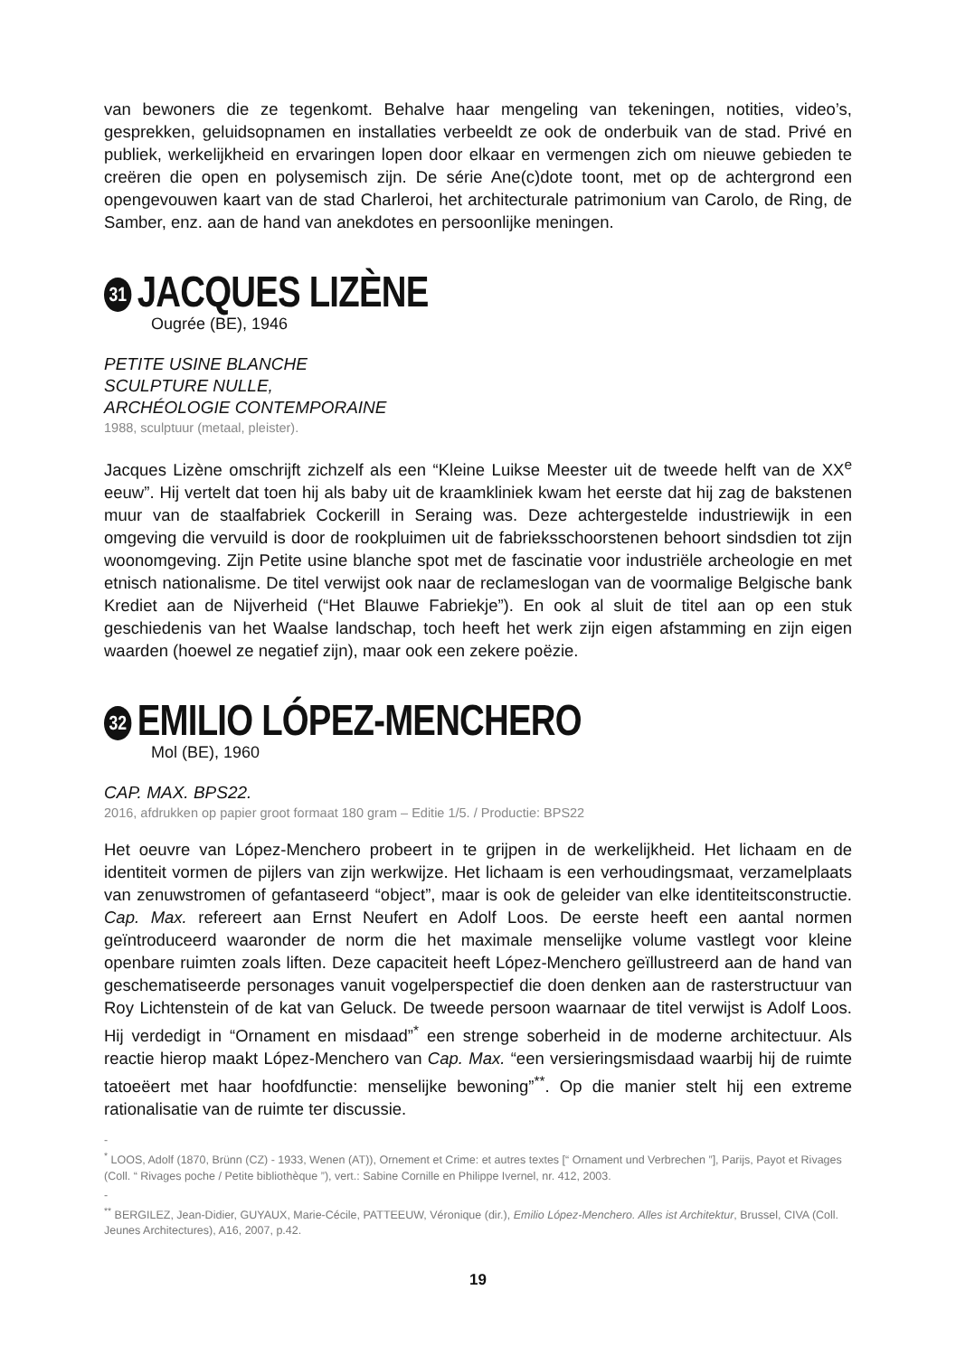van bewoners die ze tegenkomt. Behalve haar mengeling van tekeningen, notities, video’s, gesprekken, geluidsopnamen en installaties verbeeldt ze ook de onderbuik van de stad. Privé en publiek, werkelijkheid en ervaringen lopen door elkaar en vermengen zich om nieuwe gebieden te creëren die open en polysemisch zijn. De série Ane(c)dote toont, met op de achtergrond een opengevouwen kaart van de stad Charleroi, het architecturale patrimonium van Carolo, de Ring, de Samber, enz. aan de hand van anekdotes en persoonlijke meningen.
31 JACQUES LIZÈNE
Ougrée (BE), 1946
PETITE USINE BLANCHE
SCULPTURE NULLE,
ARCHÉOLOGIE CONTEMPORAINE
1988, sculptuur (metaal, pleister).
Jacques Lizène omschrijft zichzelf als een “Kleine Luikse Meester uit de tweede helft van de XX<sup>e</sup> eeuw”. Hij vertelt dat toen hij als baby uit de kraamkliniek kwam het eerste dat hij zag de bakstenen muur van de staalfabriek Cockerill in Seraing was. Deze achtergestelde industriewijk in een omgeving die vervuild is door de rookpluimen uit de fabrieksschoorstenen behoort sindsdien tot zijn woonomgeving. Zijn Petite usine blanche spot met de fascinatie voor industriële archeologie en met etnisch nationalisme. De titel verwijst ook naar de reclameslogan van de voormalige Belgische bank Krediet aan de Nijverheid (“Het Blauwe Fabriekje”). En ook al sluit de titel aan op een stuk geschiedenis van het Waalse landschap, toch heeft het werk zijn eigen afstamming en zijn eigen waarden (hoewel ze negatief zijn), maar ook een zekere poëzie.
32 EMILIO LÓPEZ-MENCHERO
Mol (BE), 1960
CAP. MAX. BPS22.
2016, afdrukken op papier groot formaat 180 gram – Editie 1/5. / Productie: BPS22
Het oeuvre van López-Menchero probeert in te grijpen in de werkelijkheid. Het lichaam en de identiteit vormen de pijlers van zijn werkwijze. Het lichaam is een verhoudingsmaat, verzamelplaats van zenuwstromen of gefantaseerd “object”, maar is ook de geleider van elke identiteitsconstructie. Cap. Max. refereert aan Ernst Neufert en Adolf Loos. De eerste heeft een aantal normen geïntroduceerd waaronder de norm die het maximale menselijke volume vastlegt voor kleine openbare ruimten zoals liften. Deze capaciteit heeft López-Menchero geïllustreerd aan de hand van geschematiseerde personages vanuit vogelperspectief die doen denken aan de rasterstructuur van Roy Lichtenstein of de kat van Geluck. De tweede persoon waarnaar de titel verwijst is Adolf Loos. Hij verdedigt in “Ornament en misdaad”<sup>*</sup> een strenge soberheid in de moderne architectuur. Als reactie hierop maakt López-Menchero van Cap. Max. “een versieringsmisdaad waarbij hij de ruimte tatoeëert met haar hoofdfunctie: menselijke bewoning”<sup>**</sup>. Op die manier stelt hij een extreme rationalisatie van de ruimte ter discussie.
-
<sup>*</sup> LOOS, Adolf (1870, Brünn (CZ) - 1933, Wenen (AT)), Ornement et Crime: et autres textes [“ Ornament und Verbrechen ”], Parijs, Payot et Rivages (Coll. “ Rivages poche / Petite bibliothèque ”), vert.: Sabine Cornille en Philippe Ivernel, nr. 412, 2003.
-
<sup>**</sup> BERGILEZ, Jean-Didier, GUYAUX, Marie-Cécile, PATTEEUW, Véronique (dir.), Emilio López-Menchero. Alles ist Architektur, Brussel, CIVA (Coll. Jeunes Architectures), A16, 2007, p.42.
19